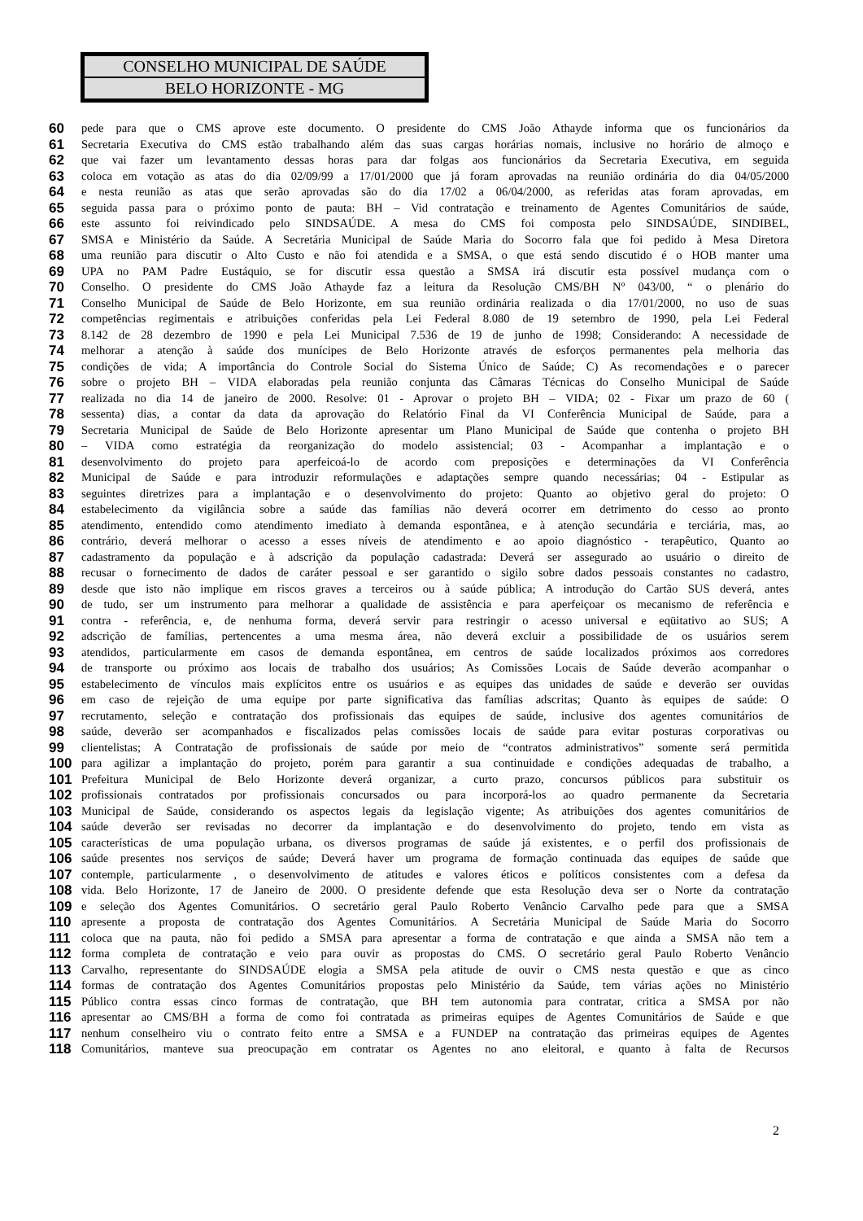CONSELHO MUNICIPAL DE SAÚDE
BELO HORIZONTE - MG
60 pede para que o CMS aprove este documento. O presidente do CMS João Athayde informa que os funcionários da
61 Secretaria Executiva do CMS estão trabalhando além das suas cargas horárias nomais, inclusive no horário de almoço e
62 que vai fazer um levantamento dessas horas para dar folgas aos funcionários da Secretaria Executiva, em seguida
63 coloca em votação as atas do dia 02/09/99 a 17/01/2000 que já foram aprovadas na reunião ordinária do dia 04/05/2000
64 e nesta reunião as atas que serão aprovadas são do dia 17/02 a 06/04/2000, as referidas atas foram aprovadas, em
65 seguida passa para o próximo ponto de pauta: BH – Vid contratação e treinamento de Agentes Comunitários de saúde,
66 este assunto foi reivindicado pelo SINDSAÚDE. A mesa do CMS foi composta pelo SINDSAÚDE, SINDIBEL,
67 SMSA e Ministério da Saúde. A Secretária Municipal de Saúde Maria do Socorro fala que foi pedido à Mesa Diretora
68 uma reunião para discutir o Alto Custo e não foi atendida e a SMSA, o que está sendo discutido é o HOB manter uma
69 UPA no PAM Padre Eustáquio, se for discutir essa questão a SMSA irá discutir esta possível mudança com o
70 Conselho. O presidente do CMS João Athayde faz a leitura da Resolução CMS/BH Nº 043/00, “ o plenário do
71 Conselho Municipal de Saúde de Belo Horizonte, em sua reunião ordinária realizada o dia 17/01/2000, no uso de suas
72 competências regimentais e atribuições conferidas pela Lei Federal 8.080 de 19 setembro de 1990, pela Lei Federal
73 8.142 de 28 dezembro de 1990 e pela Lei Municipal 7.536 de 19 de junho de 1998; Considerando: A necessidade de
74 melhorar a atenção à saúde dos munícipes de Belo Horizonte através de esforços permanentes pela melhoria das
75 condições de vida; A importância do Controle Social do Sistema Único de Saúde; C) As recomendações e o parecer
76 sobre o projeto BH – VIDA elaboradas pela reunião conjunta das Câmaras Técnicas do Conselho Municipal de Saúde
77 realizada no dia 14 de janeiro de 2000. Resolve: 01 - Aprovar o projeto BH – VIDA; 02 - Fixar um prazo de 60 (
78 sessenta) dias, a contar da data da aprovação do Relatório Final da VI Conferência Municipal de Saúde, para a
79 Secretaria Municipal de Saúde de Belo Horizonte apresentar um Plano Municipal de Saúde que contenha o projeto BH
80 – VIDA como estratégia da reorganização do modelo assistencial; 03 - Acompanhar a implantação e o
81 desenvolvimento do projeto para aperfeicoá-lo de acordo com preposições e determinações da VI Conferência
82 Municipal de Saúde e para introduzir reformulações e adaptações sempre quando necessárias; 04 - Estipular as
83 seguintes diretrizes para a implantação e o desenvolvimento do projeto: Quanto ao objetivo geral do projeto: O
84 estabelecimento da vigilância sobre a saúde das famílias não deverá ocorrer em detrimento do cesso ao pronto
85 atendimento, entendido como atendimento imediato à demanda espontânea, e à atenção secundária e terciária, mas, ao
86 contrário, deverá melhorar o acesso a esses níveis de atendimento e ao apoio diagnóstico - terapêutico, Quanto ao
87 cadastramento da população e à adscrição da população cadastrada: Deverá ser assegurado ao usuário o direito de
88 recusar o fornecimento de dados de caráter pessoal e ser garantido o sigilo sobre dados pessoais constantes no cadastro,
89 desde que isto não implique em riscos graves a terceiros ou à saúde pública; A introdução do Cartão SUS deverá, antes
90 de tudo, ser um instrumento para melhorar a qualidade de assistência e para aperfeiçoar os mecanismo de referência e
91 contra - referência, e, de nenhuma forma, deverá servir para restringir o acesso universal e eqüitativo ao SUS; A
92 adscrição de famílias, pertencentes a uma mesma área, não deverá excluir a possibilidade de os usuários serem
93 atendidos, particularmente em casos de demanda espontânea, em centros de saúde localizados próximos aos corredores
94 de transporte ou próximo aos locais de trabalho dos usuários; As Comissões Locais de Saúde deverão acompanhar o
95 estabelecimento de vínculos mais explícitos entre os usuários e as equipes das unidades de saúde e deverão ser ouvidas
96 em caso de rejeição de uma equipe por parte significativa das famílias adscritas; Quanto às equipes de saúde: O
97 recrutamento, seleção e contratação dos profissionais das equipes de saúde, inclusive dos agentes comunitários de
98 saúde, deverão ser acompanhados e fiscalizados pelas comissões locais de saúde para evitar posturas corporativas ou
99 clientelistas; A Contratação de profissionais de saúde por meio de “contratos administrativos” somente será permitida
100 para agilizar a implantação do projeto, porém para garantir a sua continuidade e condições adequadas de trabalho, a
101 Prefeitura Municipal de Belo Horizonte deverá organizar, a curto prazo, concursos públicos para substituir os
102 profissionais contratados por profissionais concursados ou para incorporá-los ao quadro permanente da Secretaria
103 Municipal de Saúde, considerando os aspectos legais da legislação vigente; As atribuições dos agentes comunitários de
104 saúde deverão ser revisadas no decorrer da implantação e do desenvolvimento do projeto, tendo em vista as
105 características de uma população urbana, os diversos programas de saúde já existentes, e o perfil dos profissionais de
106 saúde presentes nos serviços de saúde; Deverá haver um programa de formação continuada das equipes de saúde que
107 contemple, particularmente , o desenvolvimento de atitudes e valores éticos e políticos consistentes com a defesa da
108 vida. Belo Horizonte, 17 de Janeiro de 2000. O presidente defende que esta Resolução deva ser o Norte da contratação
109 e seleção dos Agentes Comunitários. O secretário geral Paulo Roberto Venâncio Carvalho pede para que a SMSA
110 apresente a proposta de contratação dos Agentes Comunitários. A Secretária Municipal de Saúde Maria do Socorro
111 coloca que na pauta, não foi pedido a SMSA para apresentar a forma de contratação e que ainda a SMSA não tem a
112 forma completa de contratação e veio para ouvir as propostas do CMS. O secretário geral Paulo Roberto Venâncio
113 Carvalho, representante do SINDSAÚDE elogia a SMSA pela atitude de ouvir o CMS nesta questão e que as cinco
114 formas de contratação dos Agentes Comunitários propostas pelo Ministério da Saúde, tem várias ações no Ministério
115 Público contra essas cinco formas de contratação, que BH tem autonomia para contratar, critica a SMSA por não
116 apresentar ao CMS/BH a forma de como foi contratada as primeiras equipes de Agentes Comunitários de Saúde e que
117 nenhum conselheiro viu o contrato feito entre a SMSA e a FUNDEP na contratação das primeiras equipes de Agentes
118 Comunitários, manteve sua preocupação em contratar os Agentes no ano eleitoral, e quanto à falta de Recursos
2